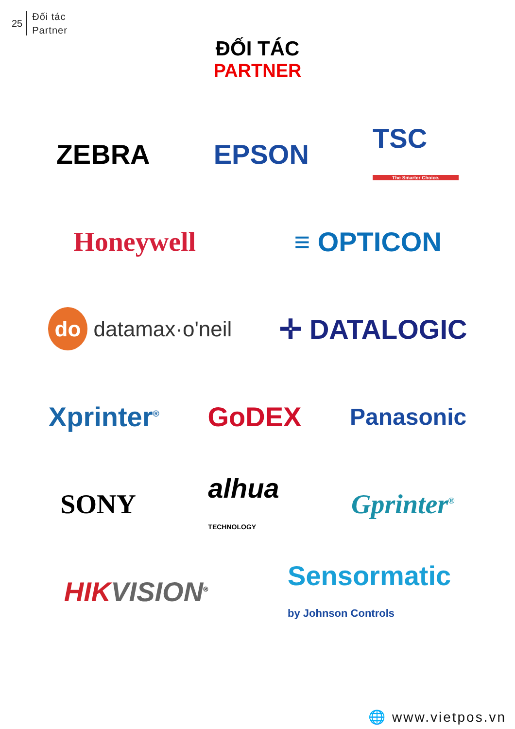25
Đối tác
Partner
ĐỐI TÁC
PARTNER
ZEBRA EPSON TSC
The Smarter Choice.
Honeywell ≡ OPTICON
do datamax·o'neil ✛ DATALOGIC
Xprinter<sup>®</sup> GoDEX Panasonic
SONY alhua
TECHNOLOGY Gprinter<sup>®</sup>
HIK VISION<sup>®</sup> Sensormatic
by Johnson Controls
🌐 www.vietpos.vn